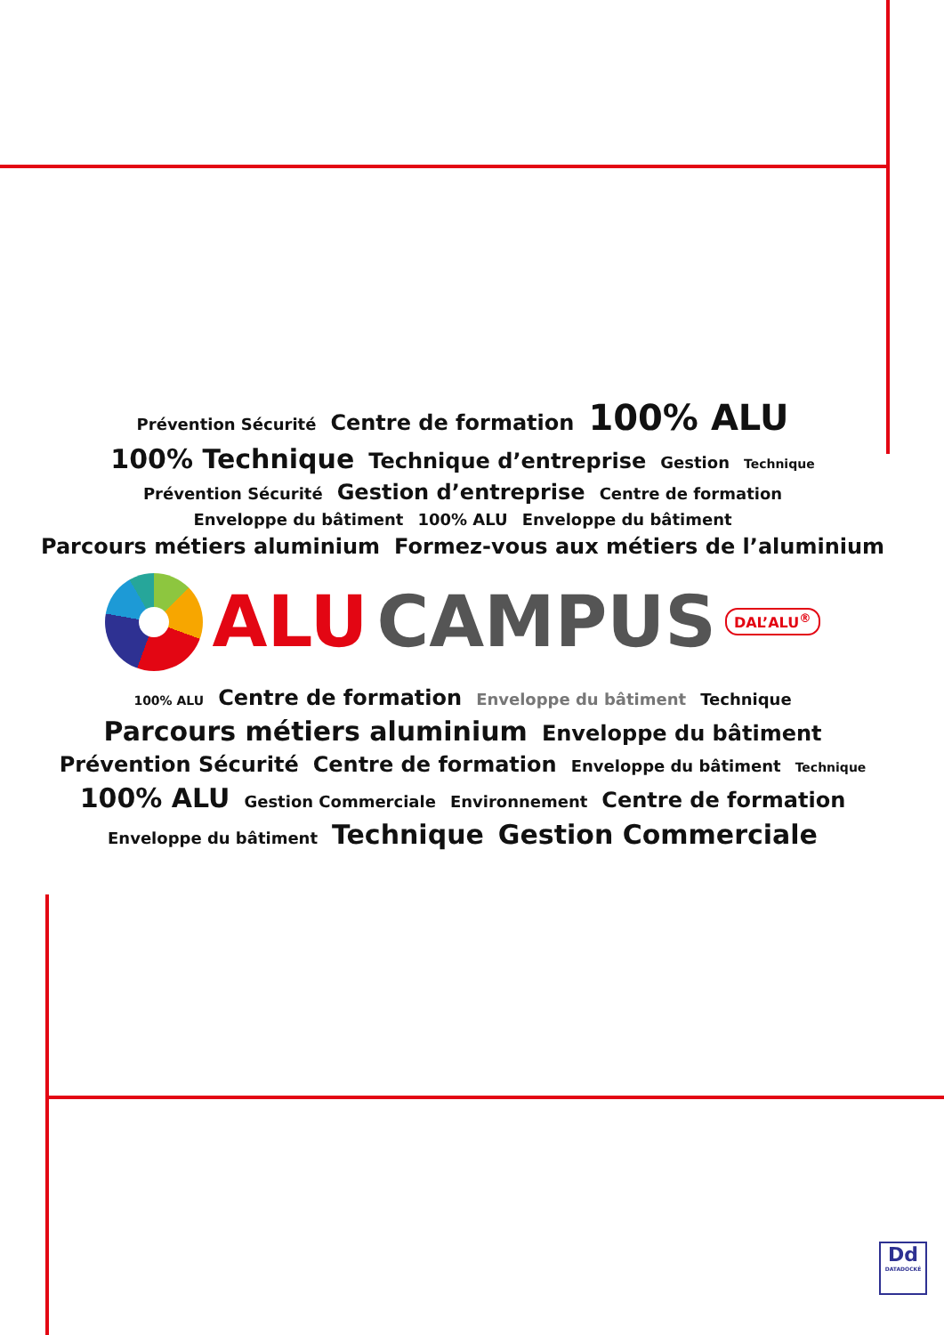Prévention Sécurité Centre de formation 100% ALU 100% Technique Technique d’entreprise Gestion Technique Prévention Sécurité Gestion d’entreprise Centre de formation Enveloppe du bâtiment 100% ALU Enveloppe du bâtiment Parcours métiers aluminium Formez-vous aux métiers de l’aluminium
ALU CAMPUS DAL’ALU<sup>®</sup>
100% ALU Centre de formation Enveloppe du bâtiment Technique Parcours métiers aluminium Enveloppe du bâtiment Prévention Sécurité Centre de formation Enveloppe du bâtiment Technique 100% ALU Gestion Commerciale Environnement Centre de formation Enveloppe du bâtiment Technique Gestion Commerciale
Dd
DATADOCKÉ